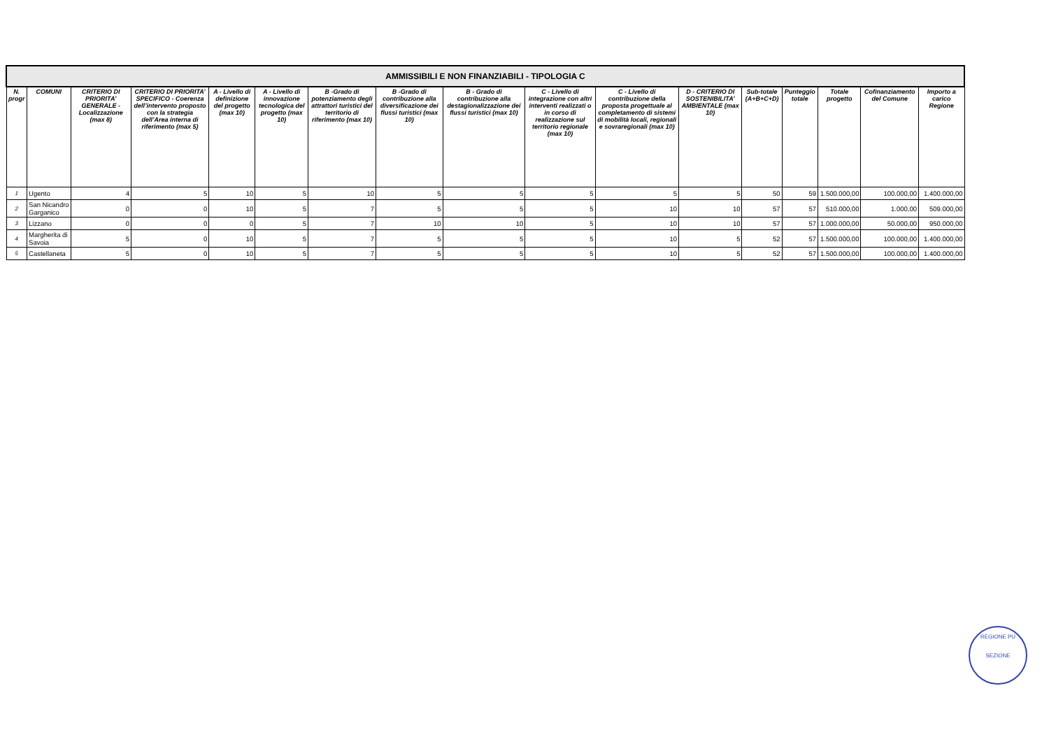| AMMISSIBILI E NON FINANZIABILI - TIPOLOGIA C | | | | | | | | | | | | | | | | |
| --- | --- | --- | --- | --- | --- | --- | --- | --- | --- | --- | --- | --- | --- | --- | --- | --- |
| N. progr | COMUNI | CRITERIO DI PRIORITA’ GENERALE - Localizzazione (max 8) | CRITERIO DI PRIORITA’ SPECIFICO - Coerenza dell’intervento proposto con la strategia dell’Area interna di riferimento (max 5) | A - Livello di definizione del progetto (max 10) | A - Livello di innovazione tecnologica del progetto (max 10) | B -Grado di potenziamento degli attrattori turistici del territorio di riferimento (max 10) | B -Grado di contribuzione alla diversificazione dei flussi turistici (max 10) | B - Grado di contribuzione alla destagionalizzazione dei flussi turistici (max 10) | C - Livello di integrazione con altri interventi realizzati o in corso di realizzazione sul territorio regionale (max 10) | C - Livello di contribuzione della proposta progettuale al completamento di sistemi di mobilità locali, regionali e sovraregionali (max 10) | D - CRITERIO DI SOSTENIBILITA’ AMBIENTALE (max 10) | Sub-totale (A+B+C+D) | Punteggio totale | Totale progetto | Cofinanziamento del Comune | Importo a carico Regione |
| 1 | Ugento | 4 | 5 | 10 | 5 | 10 | 5 | 5 | 5 | 5 | 5 | 50 | 59 | 1.500.000,00 | 100.000,00 | 1.400.000,00 |
| 2 | San Nicandro Garganico | 0 | 0 | 10 | 5 | 7 | 5 | 5 | 5 | 10 | 10 | 57 | 57 | 510.000,00 | 1.000,00 | 509.000,00 |
| 3 | Lizzano | 0 | 0 | 0 | 5 | 7 | 10 | 10 | 5 | 10 | 10 | 57 | 57 | 1.000.000,00 | 50.000,00 | 950.000,00 |
| 4 | Margherita di Savoia | 5 | 0 | 10 | 5 | 7 | 5 | 5 | 5 | 10 | 5 | 52 | 57 | 1.500.000,00 | 100.000,00 | 1.400.000,00 |
| 5 | Castellaneta | 5 | 0 | 10 | 5 | 7 | 5 | 5 | 5 | 10 | 5 | 52 | 57 | 1.500.000,00 | 100.000,00 | 1.400.000,00 |
REGIONE PU
SEZIONE